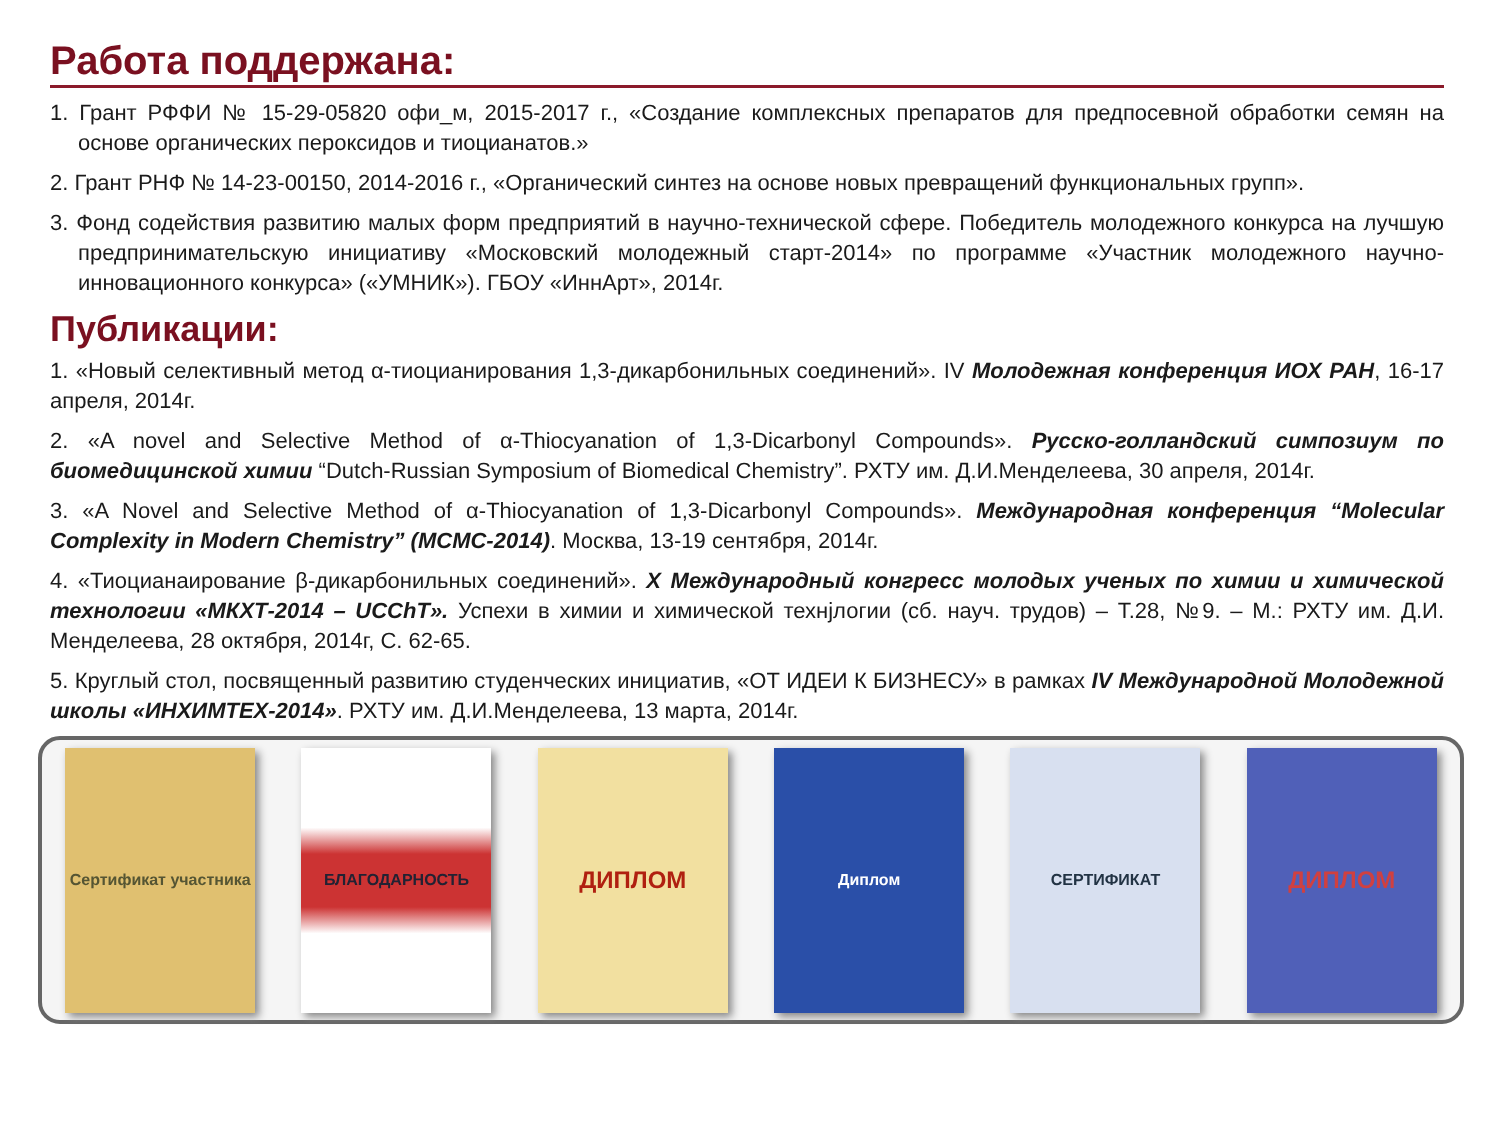Работа поддержана:
1. Грант РФФИ № 15-29-05820 офи_м, 2015-2017 г., «Создание комплексных препаратов для предпосевной обработки семян на основе органических пероксидов и тиоцианатов.»
2. Грант РНФ № 14-23-00150, 2014-2016 г., «Органический синтез на основе новых превращений функциональных групп».
3. Фонд содействия развитию малых форм предприятий в научно-технической сфере. Победитель молодежного конкурса на лучшую предпринимательскую инициативу «Московский молодежный старт-2014» по программе «Участник молодежного научно-инновационного конкурса» («УМНИК»). ГБОУ «ИннАрт», 2014г.
Публикации:
1. «Новый селективный метод α-тиоцианирования 1,3-дикарбонильных соединений». IV Молодежная конференция ИОХ РАН, 16-17 апреля, 2014г.
2. «A novel and Selective Method of α-Thiocyanation of 1,3-Dicarbonyl Compounds». Русско-голландский симпозиум по биомедицинской химии “Dutch-Russian Symposium of Biomedical Chemistry”. РХТУ им. Д.И.Менделеева, 30 апреля, 2014г.
3. «A Novel and Selective Method of α-Thiocyanation of 1,3-Dicarbonyl Compounds». Международная конференция “Molecular Complexity in Modern Chemistry” (MCMC-2014). Москва, 13-19 сентября, 2014г.
4. «Тиоцианаирование β-дикарбонильных соединений». X Международный конгресс молодых ученых по химии и химической технологии «МКХТ-2014 – UCChT». Успехи в химии и химической технjлогии (сб. науч. трудов) – Т.28, №9. – М.: РХТУ им. Д.И. Менделеева, 28 октября, 2014г, С. 62-65.
5. Круглый стол, посвященный развитию студенческих инициатив, «ОТ ИДЕИ К БИЗНЕСУ» в рамках IV Международной Молодежной школы «ИНХИМТЕХ-2014». РХТУ им. Д.И.Менделеева, 13 марта, 2014г.
Сертификат участника
БЛАГОДАРНОСТЬ
ДИПЛОМ
Диплом СЕРТИФИКАТ
ДИПЛОМ